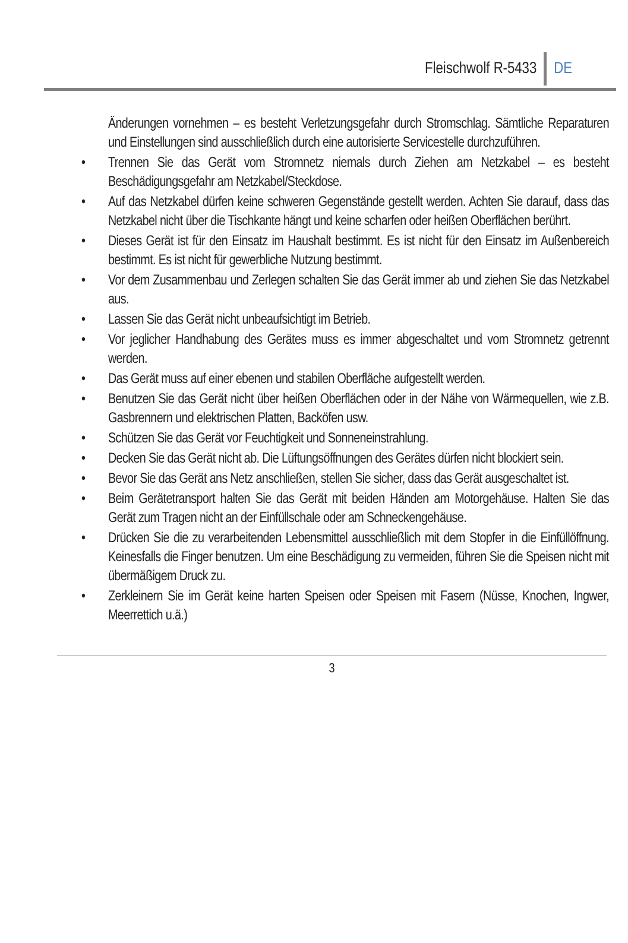Fleischwolf R-5433 DE
Änderungen vornehmen – es besteht Verletzungsgefahr durch Stromschlag. Sämtliche Reparaturen und Einstellungen sind ausschließlich durch eine autorisierte Servicestelle durchzuführen.
• Trennen Sie das Gerät vom Stromnetz niemals durch Ziehen am Netzkabel – es besteht Beschädigungsgefahr am Netzkabel/Steckdose.
• Auf das Netzkabel dürfen keine schweren Gegenstände gestellt werden. Achten Sie darauf, dass das Netzkabel nicht über die Tischkante hängt und keine scharfen oder heißen Oberflächen berührt.
• Dieses Gerät ist für den Einsatz im Haushalt bestimmt. Es ist nicht für den Einsatz im Außenbereich bestimmt. Es ist nicht für gewerbliche Nutzung bestimmt.
• Vor dem Zusammenbau und Zerlegen schalten Sie das Gerät immer ab und ziehen Sie das Netzkabel aus.
• Lassen Sie das Gerät nicht unbeaufsichtigt im Betrieb.
• Vor jeglicher Handhabung des Gerätes muss es immer abgeschaltet und vom Stromnetz getrennt werden.
• Das Gerät muss auf einer ebenen und stabilen Oberfläche aufgestellt werden.
• Benutzen Sie das Gerät nicht über heißen Oberflächen oder in der Nähe von Wärmequellen, wie z.B. Gasbrennern und elektrischen Platten, Backöfen usw.
• Schützen Sie das Gerät vor Feuchtigkeit und Sonneneinstrahlung.
• Decken Sie das Gerät nicht ab. Die Lüftungsöffnungen des Gerätes dürfen nicht blockiert sein.
• Bevor Sie das Gerät ans Netz anschließen, stellen Sie sicher, dass das Gerät ausgeschaltet ist.
• Beim Gerätetransport halten Sie das Gerät mit beiden Händen am Motorgehäuse. Halten Sie das Gerät zum Tragen nicht an der Einfüllschale oder am Schneckengehäuse.
• Drücken Sie die zu verarbeitenden Lebensmittel ausschließlich mit dem Stopfer in die Einfüllöffnung. Keinesfalls die Finger benutzen. Um eine Beschädigung zu vermeiden, führen Sie die Speisen nicht mit übermäßigem Druck zu.
• Zerkleinern Sie im Gerät keine harten Speisen oder Speisen mit Fasern (Nüsse, Knochen, Ingwer, Meerrettich u.ä.)
3